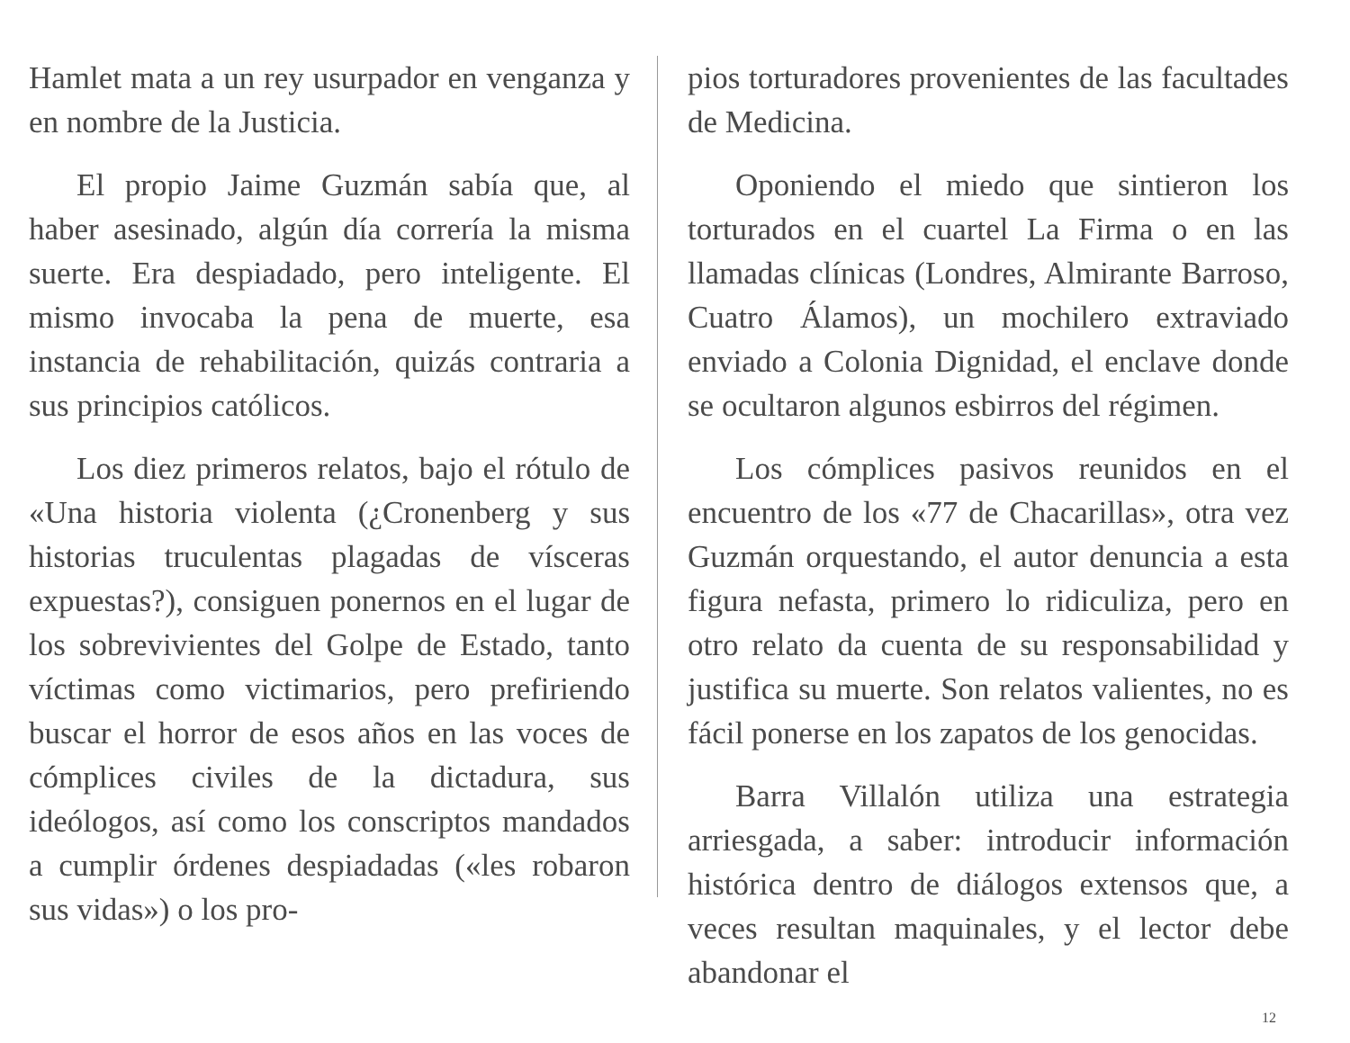Hamlet mata a un rey usurpador en venganza y en nombre de la Justicia.
El propio Jaime Guzmán sabía que, al haber asesinado, algún día correría la misma suerte. Era despiadado, pero inteligente. El mismo invocaba la pena de muerte, esa instancia de rehabilitación, quizás contraria a sus principios católicos.
Los diez primeros relatos, bajo el rótulo de «Una historia violenta (¿Cronenberg y sus historias truculentas plagadas de vísceras expuestas?), consiguen ponernos en el lugar de los sobrevivientes del Golpe de Estado, tanto víctimas como victimarios, pero prefiriendo buscar el horror de esos años en las voces de cómplices civiles de la dictadura, sus ideólogos, así como los conscriptos mandados a cumplir órdenes despiadadas («les robaron sus vidas») o los pro-
pios torturadores provenientes de las facultades de Medicina.
Oponiendo el miedo que sintieron los torturados en el cuartel La Firma o en las llamadas clínicas (Londres, Almirante Barroso, Cuatro Álamos), un mochilero extraviado enviado a Colonia Dignidad, el enclave donde se ocultaron algunos esbirros del régimen.
Los cómplices pasivos reunidos en el encuentro de los «77 de Chacarillas», otra vez Guzmán orquestando, el autor denuncia a esta figura nefasta, primero lo ridiculiza, pero en otro relato da cuenta de su responsabilidad y justifica su muerte. Son relatos valientes, no es fácil ponerse en los zapatos de los genocidas.
Barra Villalón utiliza una estrategia arriesgada, a saber: introducir información histórica dentro de diálogos extensos que, a veces resultan maquinales, y el lector debe abandonar el
12